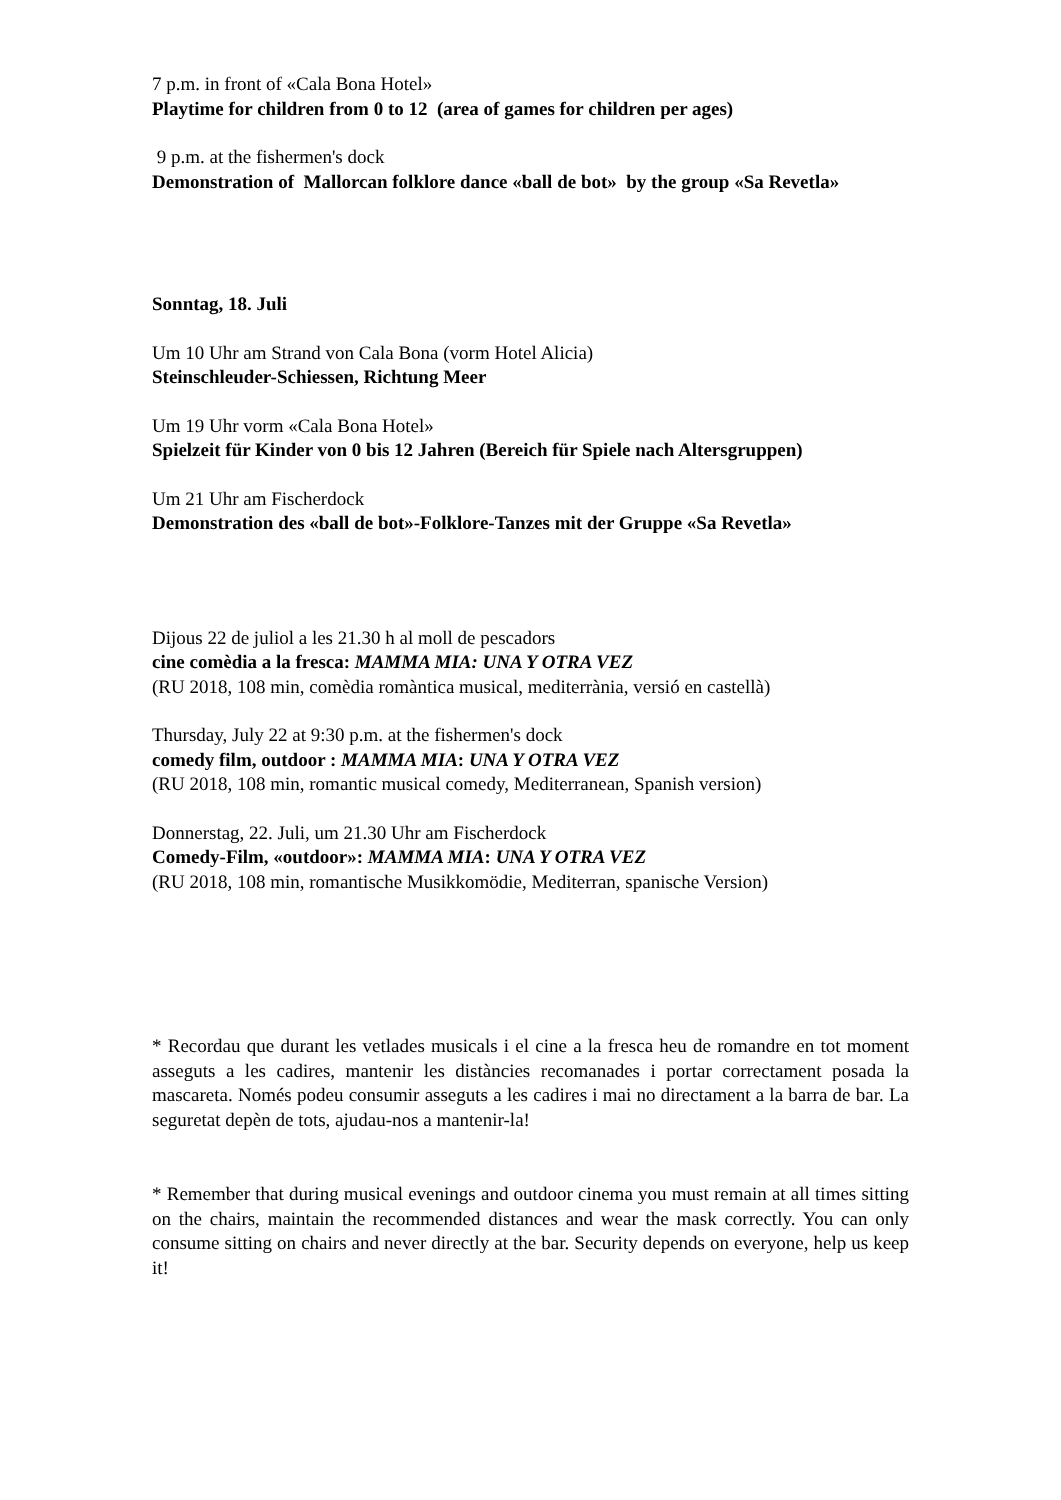7 p.m. in front of «Cala Bona Hotel»
Playtime for children from 0 to 12 (area of games for children per ages)
9 p.m. at the fishermen's dock
Demonstration of Mallorcan folklore dance «ball de bot» by the group «Sa Revetla»
Sonntag, 18. Juli
Um 10 Uhr am Strand von Cala Bona (vorm Hotel Alicia)
Steinschleuder-Schiessen, Richtung Meer
Um 19 Uhr vorm «Cala Bona Hotel»
Spielzeit für Kinder von 0 bis 12 Jahren (Bereich für Spiele nach Altersgruppen)
Um 21 Uhr am Fischerdock
Demonstration des «ball de bot»-Folklore-Tanzes mit der Gruppe «Sa Revetla»
Dijous 22 de juliol a les 21.30 h al moll de pescadors
cine comèdia a la fresca: MAMMA MIA: UNA Y OTRA VEZ
(RU 2018, 108 min, comèdia romàntica musical, mediterrània, versió en castellà)
Thursday, July 22 at 9:30 p.m. at the fishermen's dock
comedy film, outdoor : MAMMA MIA: UNA Y OTRA VEZ
(RU 2018, 108 min, romantic musical comedy, Mediterranean, Spanish version)
Donnerstag, 22. Juli, um 21.30 Uhr am Fischerdock
Comedy-Film, «outdoor»: MAMMA MIA: UNA Y OTRA VEZ
(RU 2018, 108 min, romantische Musikkomödie, Mediterran, spanische Version)
* Recordau que durant les vetlades musicals i el cine a la fresca heu de romandre en tot moment asseguts a les cadires, mantenir les distàncies recomanades i portar correctament posada la mascareta. Només podeu consumir asseguts a les cadires i mai no directament a la barra de bar. La seguretat depèn de tots, ajudau-nos a mantenir-la!
* Remember that during musical evenings and outdoor cinema you must remain at all times sitting on the chairs, maintain the recommended distances and wear the mask correctly. You can only consume sitting on chairs and never directly at the bar. Security depends on everyone, help us keep it!